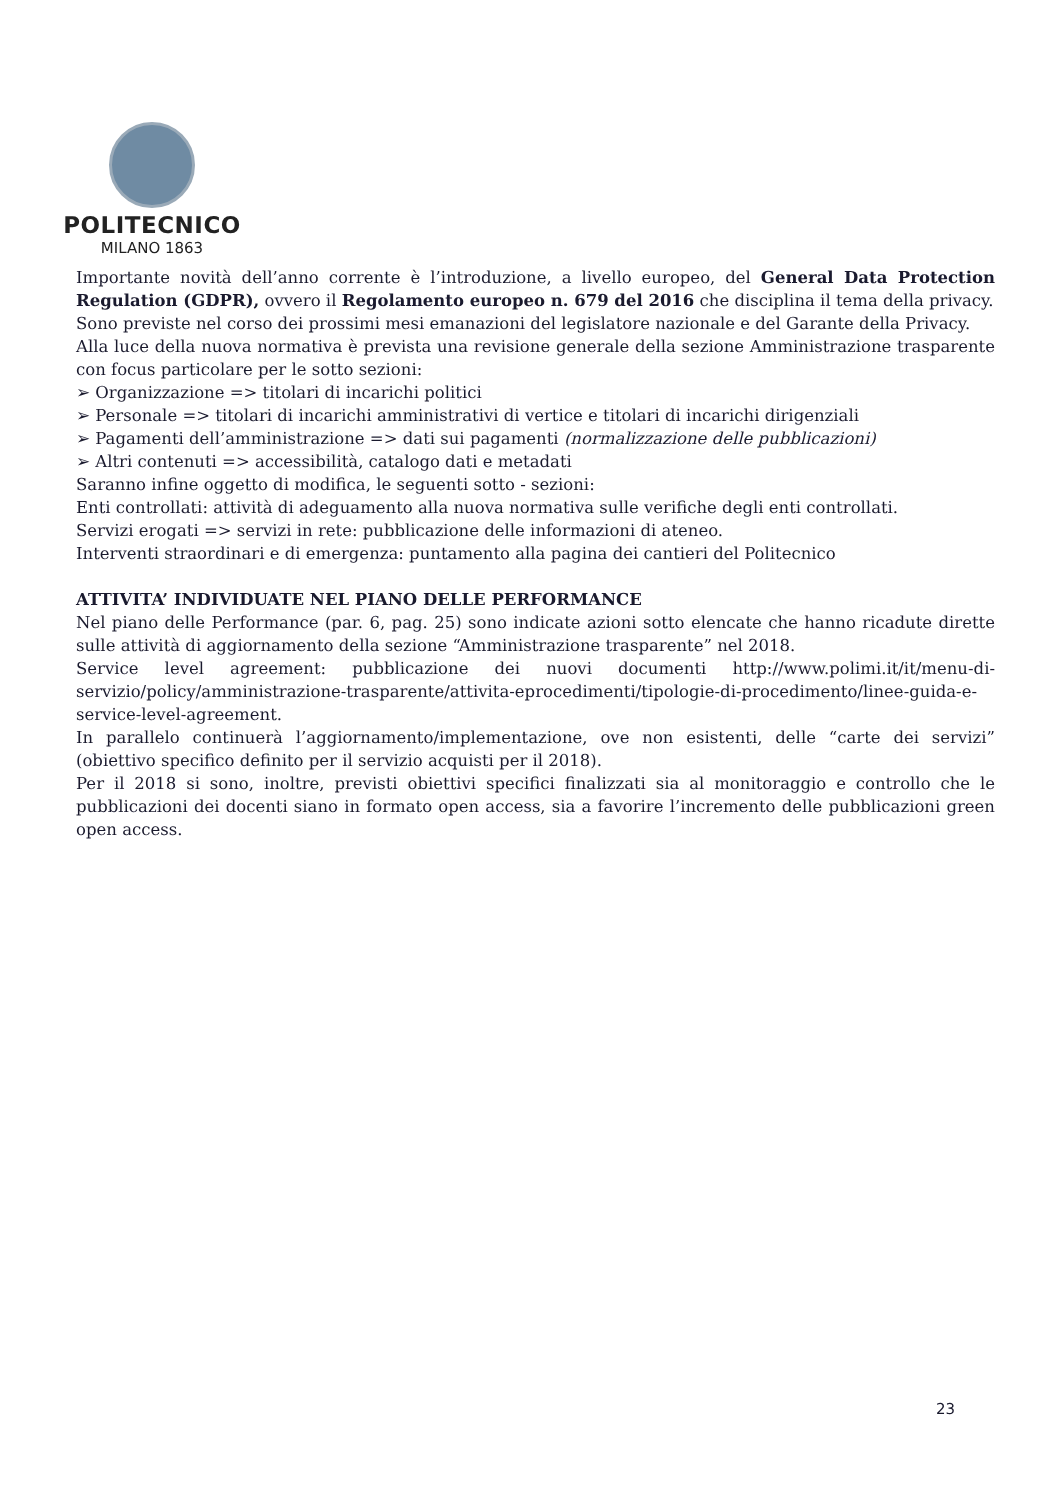POLITECNICO
MILANO 1863
Importante novità dell’anno corrente è l’introduzione, a livello europeo, del General Data Protection Regulation (GDPR), ovvero il Regolamento europeo n. 679 del 2016 che disciplina il tema della privacy.
Sono previste nel corso dei prossimi mesi emanazioni del legislatore nazionale e del Garante della Privacy.
Alla luce della nuova normativa è prevista una revisione generale della sezione Amministrazione trasparente con focus particolare per le sotto sezioni:
➢ Organizzazione => titolari di incarichi politici
➢ Personale => titolari di incarichi amministrativi di vertice e titolari di incarichi dirigenziali
➢ Pagamenti dell’amministrazione => dati sui pagamenti (normalizzazione delle pubblicazioni)
➢ Altri contenuti => accessibilità, catalogo dati e metadati
Saranno infine oggetto di modifica, le seguenti sotto - sezioni:
Enti controllati: attività di adeguamento alla nuova normativa sulle verifiche degli enti controllati.
Servizi erogati => servizi in rete: pubblicazione delle informazioni di ateneo.
Interventi straordinari e di emergenza: puntamento alla pagina dei cantieri del Politecnico
ATTIVITA’ INDIVIDUATE NEL PIANO DELLE PERFORMANCE
Nel piano delle Performance (par. 6, pag. 25) sono indicate azioni sotto elencate che hanno ricadute dirette sulle attività di aggiornamento della sezione “Amministrazione trasparente” nel 2018.
Service level agreement: pubblicazione dei nuovi documenti http://www.polimi.it/it/menu-di-servizio/policy/amministrazione-trasparente/attivita-eprocedimenti/tipologie-di-procedimento/linee-guida-e-service-level-agreement.
In parallelo continuerà l’aggiornamento/implementazione, ove non esistenti, delle “carte dei servizi” (obiettivo specifico definito per il servizio acquisti per il 2018).
Per il 2018 si sono, inoltre, previsti obiettivi specifici finalizzati sia al monitoraggio e controllo che le pubblicazioni dei docenti siano in formato open access, sia a favorire l’incremento delle pubblicazioni green open access.
23